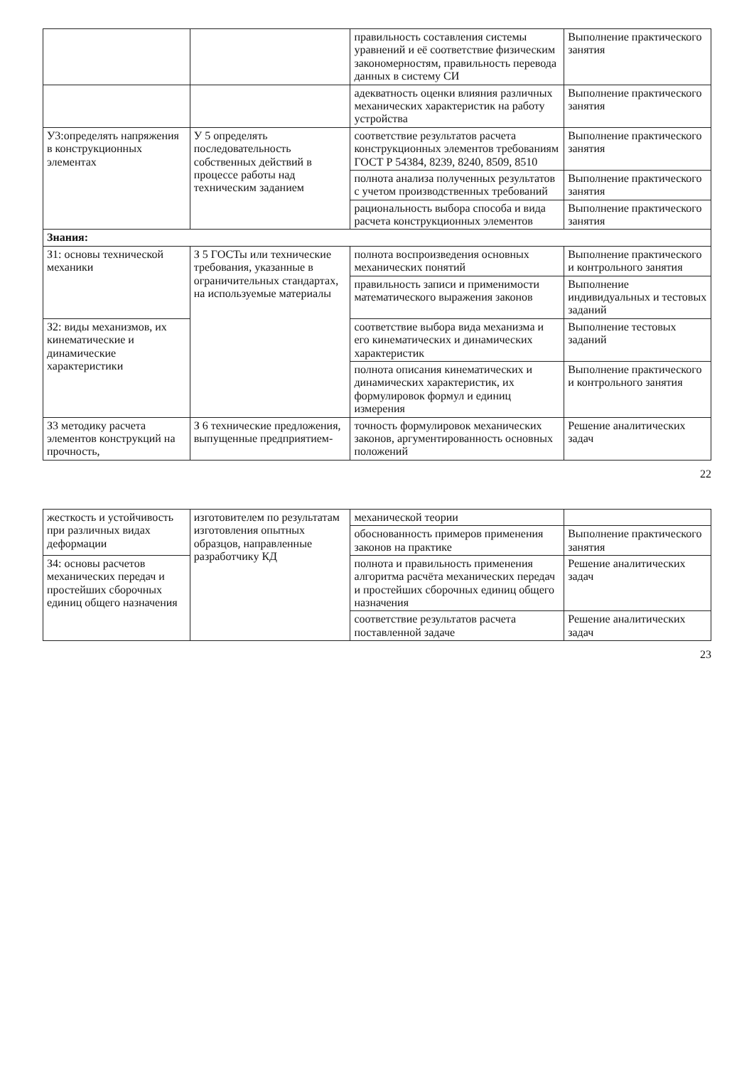| | | правильность составления системы уравнений и её соответствие физическим закономерностям, правильность перевода данных в систему СИ | Выполнение практического занятия |
| | | адекватность оценки влияния различных механических характеристик на работу устройства | Выполнение практического занятия |
| У3:определять напряжения в конструкционных элементах | У 5 определять последовательность собственных действий в процессе работы над техническим заданием | соответствие результатов расчета конструкционных элементов требованиям ГОСТ Р 54384, 8239, 8240, 8509, 8510 | Выполнение практического занятия |
| | | полнота анализа полученных результатов с учетом производственных требований | Выполнение практического занятия |
| | | рациональность выбора способа и вида расчета конструкционных элементов | Выполнение практического занятия |
| Знания: | | | |
| З1: основы технической механики | З 5 ГОСТы или технические требования, указанные в ограничительных стандартах, на используемые материалы | полнота воспроизведения основных механических понятий | Выполнение практического и контрольного занятия |
| | | правильность записи и применимости математического выражения законов | Выполнение индивидуальных и тестовых заданий |
| З2: виды механизмов, их кинематические и динамические характеристики | | соответствие выбора вида механизма и его кинематических и динамических характеристик | Выполнение тестовых заданий |
| | | полнота описания кинематических и динамических характеристик, их формулировок формул и единиц измерения | Выполнение практического и контрольного занятия |
| З3 методику расчета элементов конструкций на прочность, | З 6 технические предложения, выпущенные предприятием- | точность формулировок механических законов, аргументированность основных положений | Решение аналитических задач |
22
| жесткость и устойчивость при различных видах деформации | изготовителем по результатам изготовления опытных образцов, направленные разработчику КД | механической теории | |
| | | обоснованность примеров применения законов на практике | Выполнение практического занятия |
| З4: основы расчетов механических передач и простейших сборочных единиц общего назначения | | полнота и правильность применения алгоритма расчёта механических передач и простейших сборочных единиц общего назначения | Решение аналитических задач |
| | | соответствие результатов расчета поставленной задаче | Решение аналитических задач |
23